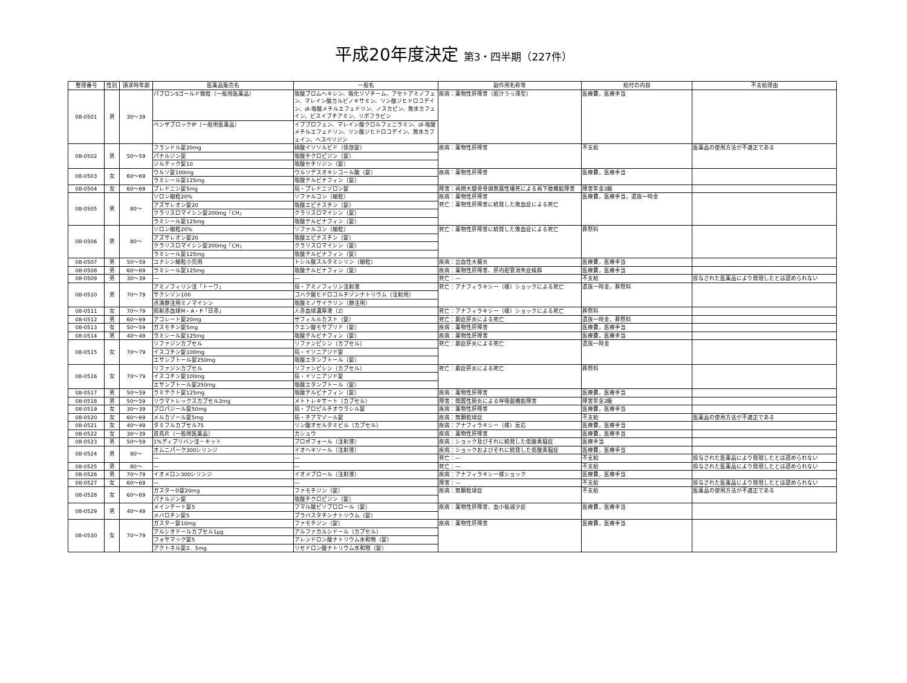平成20年度決定 第3・四半期（227件）
| 整理番号 | 性別 | 請求時年齢 | 医薬品販売名 | 一般名 | 副作用名称等 | 給付の内容 | 不支給理由 |
| --- | --- | --- | --- | --- | --- | --- | --- |
| 08-0501 | 男 | 30～39 | パブロンSゴールド微粒（一般用医薬品） | 塩酸ブロムヘキシン、塩化リゾチーム、アセトアミノフェン、マレイン酸カルビノキサミン、リン酸ジヒドロコデイン、dl-塩酸メチルエフェドリン、ノスカピン、無水カフェイン、ビスイブチアミン、リボフラビン | 疾病：薬物性肝障害（胆汁うっ滞型） | 医療費，医療手当 | |
| | | | ベンザブロックIP（一般用医薬品） | イブプロフェン、マレイン酸クロルフェニラミン、dl-塩酸メチルエフェドリン、リン酸ジヒドロコデイン、無水カフェイン、ヘスペリジン | | | |
| 08-0502 | 男 | 50～59 | フランドル錠20mg | 硝酸イソソルビド（徐放錠） | 疾病：薬物性肝障害 | 不支給 | 医薬品の使用方法が不適正である |
| | | | パナルジン錠 | 塩酸チクロピジン（錠） | | | |
| | | | ジルテック錠10 | 塩酸セチリジン（錠） | | | |
| 08-0503 | 女 | 60～69 | ウルソ錠100mg | ウルソデスオキシコール酸（錠） | 疾病：薬物性肝障害 | 医療費，医療手当 | |
| | | | ラミシール錠125mg | 塩酸テルビナフィン（錠） | | | |
| 08-0504 | 女 | 60～69 | プレドニン錠5mg | 局・プレドニゾロン錠 | 障害：両側大腿骨骨頭無腐性壊死による両下肢機能障害 | 障害年金2級 | |
| 08-0505 | 男 | 80～ | ソロン細粒20% | ソファルコン（細粒） | 疾病：薬物性肝障害 死亡：薬物性肝障害に続発した敗血症による死亡 | 医療費，医療手当，遺族一時金 | |
| | | | アズサレオン錠20 | 塩酸エピナスチン（錠） | | | |
| | | | クラリスロマイシン錠200mg「CH」 | クラリスロマイシン（錠） | | | |
| | | | ラミシール錠125mg | 塩酸テルビナフィン（錠） | | | |
| 08-0506 | 男 | 80～ | ソロン細粒20% | ソファルコン（細粒） | 死亡：薬物性肝障害に続発した敗血症による死亡 | 葬祭料 | |
| | | | アズサレオン錠20 | 塩酸エピナスチン（錠） | | | |
| | | | クラリスロマイシン錠200mg「CH」 | クラリスロマイシン（錠） | | | |
| | | | ラミシール錠125mg | 塩酸テルビナフィン（錠） | | | |
| 08-0507 | 男 | 50～59 | ユナシン細粒小児用 | トシル酸スルタミシリン（細粒） | 疾病：出血性大腸炎 | 医療費，医療手当 | |
| 08-0508 | 男 | 60～69 | ラミシール錠125mg | 塩酸テルビナフィン（錠） | 疾病：薬物性肝障害、肝内胆管消失症候群 | 医療費，医療手当 | |
| 08-0509 | 男 | 30～39 | — | — | 死亡：— | 不支給 | 投与された医薬品により発現したとは認められない |
| 08-0510 | 男 | 70～79 | アミノフィリン注「トーワ」 | 局・アミノフィリン注射液 | 死亡：アナフィラキシー（様）ショックによる死亡 | 遺族一時金，葬祭料 | |
| | | | サクシゾン100 | コハク酸ヒドロコルチゾンナトリウム（注射用） | | | |
| | | | 点滴静注用ミノマイシン | 塩酸ミノサイクリン（静注用） | | | |
| 08-0511 | 女 | 70～79 | 照射赤血球M・A・P「日赤」 | 人赤血球濃厚液（2） | 死亡：アナフィラキシー（様）ショックによる死亡 | 葬祭料 | |
| 08-0512 | 男 | 60～69 | アコレート錠20mg | ザフィルルカスト（錠） | 死亡：劇症肝炎による死亡 | 遺族一時金，葬祭料 | |
| 08-0513 | 女 | 50～59 | ガスモチン錠5mg | クエン酸モサプリド（錠） | 疾病：薬物性肝障害 | 医療費，医療手当 | |
| 08-0514 | 男 | 40～49 | ラミシール錠125mg | 塩酸テルビナフィン（錠） | 疾病：薬物性肝障害 | 医療費，医療手当 | |
| 08-0515 | 女 | 70～79 | リファジンカプセル | リファンピシン（カプセル） | 死亡：劇症肝炎による死亡 | 遺族一時金 | |
| | | | イスコチン錠100mg | 局・イソニアジド錠 | | | |
| | | | エサンブトール錠250mg | 塩酸エタンブトール（錠） | | | |
| 08-0516 | 女 | 70～79 | リファジンカプセル | リファンピシン（カプセル） | 死亡：劇症肝炎による死亡 | 葬祭料 | |
| | | | イスコチン錠100mg | 局・イソニアジド錠 | | | |
| | | | エサンブトール錠250mg | 塩酸エタンブトール（錠） | | | |
| 08-0517 | 男 | 50～59 | ラミテクト錠125mg | 塩酸テルビナフィン（錠） | 疾病：薬物性肝障害 | 医療費，医療手当 | |
| 08-0518 | 男 | 50～59 | リウマトレックスカプセル2mg | メトトレキサート（カプセル） | 障害：間質性肺炎による呼吸器機能障害 | 障害年金2級 | |
| 08-0519 | 女 | 30～39 | プロパジール錠50mg | 局・プロピルチオウラシル錠 | 疾病：薬物性肝障害 | 医療費，医療手当 | |
| 08-0520 | 女 | 60～69 | メルカゾール錠5mg | 局・チアマゾール錠 | 疾病：無顆粒球症 | 不支給 | 医薬品の使用方法が不適正である |
| 08-0521 | 女 | 40～49 | タミフルカプセル75 | リン酸オセルタミビル（カプセル） | 疾病：アナフィラキシー（様）反応 | 医療費，医療手当 | |
| 08-0522 | 女 | 30～39 | 首烏片（一般用医薬品） | カシュウ | 疾病：薬物性肝障害 | 医療費，医療手当 | |
| 08-0523 | 男 | 50～59 | 1%ディプリバン注－キット | プロポフォール（注射液） | 疾病：ショック及びそれに続発した低酸素脳症 | 医療手当 | |
| 08-0524 | 男 | 80～ | オムニパーク300シリンジ | イオヘキソール（注射液） | 疾病：ショックおよびそれに続発した低酸素脳症 | 医療費，医療手当 | |
| | | | — | — | 死亡：— | 不支給 | 投与された医薬品により発現したとは認められない |
| 08-0525 | 男 | 80～ | — | — | 死亡：— | 不支給 | 投与された医薬品により発現したとは認められない |
| 08-0526 | 男 | 70～79 | イオメロン300シリンジ | イオメプロール（注射液） | 疾病：アナフィラキシー様ショック | 医療費，医療手当 | |
| 08-0527 | 女 | 60～69 | — | — | 障害：— | 不支給 | 投与された医薬品により発現したとは認められない |
| 08-0528 | 女 | 60～69 | ガスターD錠20mg | ファモチジン（錠） | 疾病：無顆粒球症 | 不支給 | 医薬品の使用方法が不適正である |
| | | | パナルジン錠 | 塩酸チクロピジン（錠） | | | |
| 08-0529 | 男 | 40～49 | メインテート錠5 | フマル酸ビソプロロール（錠） | 疾病：薬物性肝障害、血小板減少症 | 医療費，医療手当 | |
| | | | メバロチン錠5 | プラバスタチンナトリウム（錠） | | | |
| 08-0530 | 女 | 70～79 | ガスター錠10mg | ファモチジン（錠） | 疾病：薬物性肝障害 | 医療費，医療手当 | |
| | | | アルシオドールカプセル1μg | アルファカルシドール（カプセル） | | | |
| | | | フォサマック錠5 | アレンドロン酸ナトリウム水和物（錠） | | | |
| | | | アクトネル錠2．5mg | リセドロン酸ナトリウム水和物（錠） | | | |